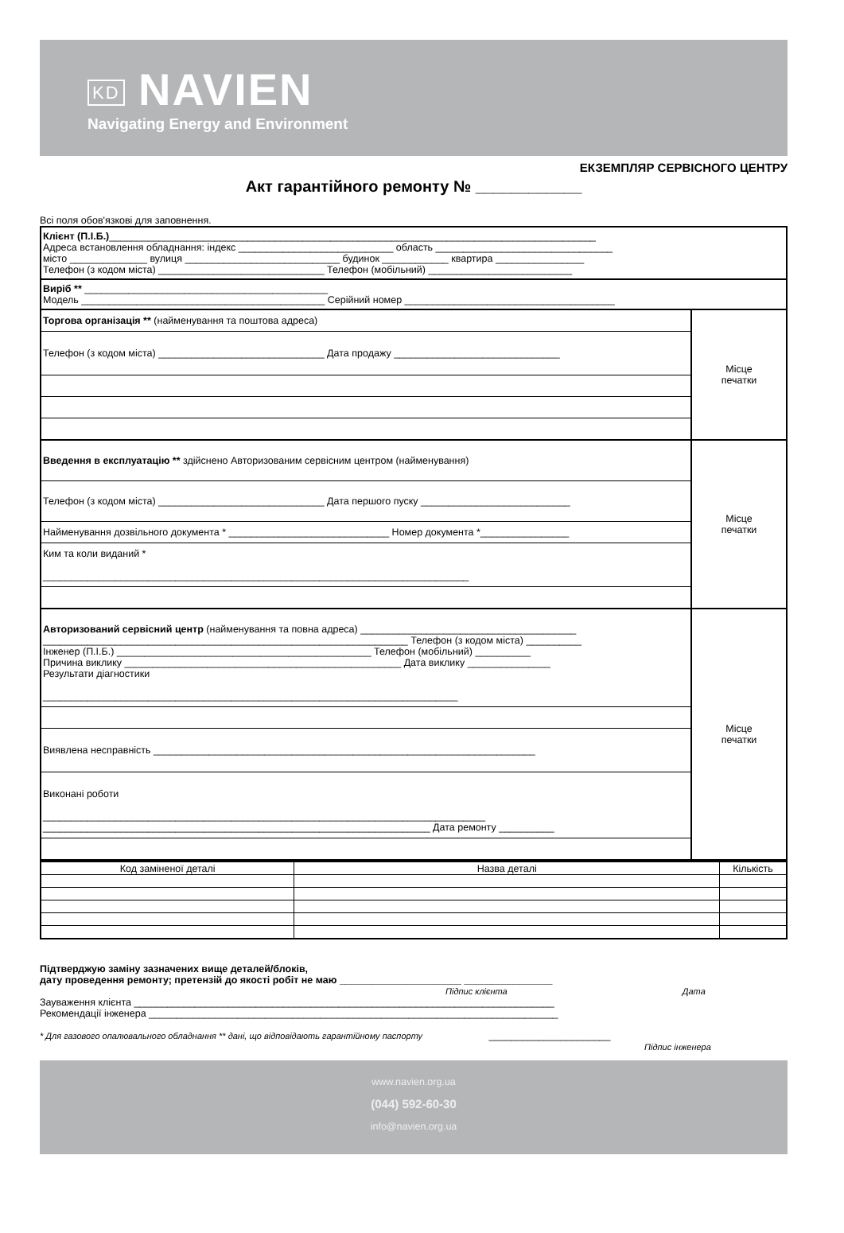KD NAVIEN
Navigating Energy and Environment
ЕКЗЕМПЛЯР СЕРВІСНОГО ЦЕНТРУ
Акт гарантійного ремонту № ____________
Всі поля обов'язкові для заповнення.
Клієнт (П.І.Б.)________________________________________________________________________________________
Адреса встановлення обладнання: індекс ____________________________ область ________________________________
місто ______________ вулиця ____________________________ будинок ____________ квартира ________________
Телефон (з кодом міста) ______________________________ Телефон (мобільний) __________________________
Виріб ** ____________________________________________
Модель ____________________________________________ Серійний номер ______________________________________
Торгова організація ** (найменування та поштова адреса)
Телефон (з кодом міста) ______________________________ Дата продажу ______________________________
Місце
печатки
Введення в експлуатацію ** здійснено Авторизованим сервісним центром (найменування)
Телефон (з кодом міста) ______________________________ Дата першого пуску ___________________________
Найменування дозвільного документа * _____________________________ Номер документа *________________
Ким та коли виданий *
_____________________________________________________________________________
Місце
печатки
Авторизований сервісний центр (найменування та повна адреса) _______________________________________
__________________________________________________________________ Телефон (з кодом міста) __________
Інженер (П.І.Б.) ______________________________________________ Телефон (мобільний) __________
Причина виклику __________________________________________________ Дата виклику _______________
Результати діагностики
___________________________________________________________________________
Виявлена несправність _____________________________________________________________________
Виконані роботи
________________________________________________________________________________
______________________________________________________________________ Дата ремонту __________
Місце
печатки
| Код заміненої деталі | Назва деталі | Кількість |
| --- | --- | --- |
Підтверджую заміну зазначених вище деталей/блоків,
дату проведення ремонту; претензій до якості робіт не маю ______________________ ________________
Підпис клієнта Дата
Зауваження клієнта ____________________________________________________________________________
Рекомендації інженера __________________________________________________________________________
* Для газового опалювального обладнання ** дані, що відповідають гарантійному паспорту ______________________
Підпис інженера
www.navien.org.ua
(044) 592-60-30
info@navien.org.ua